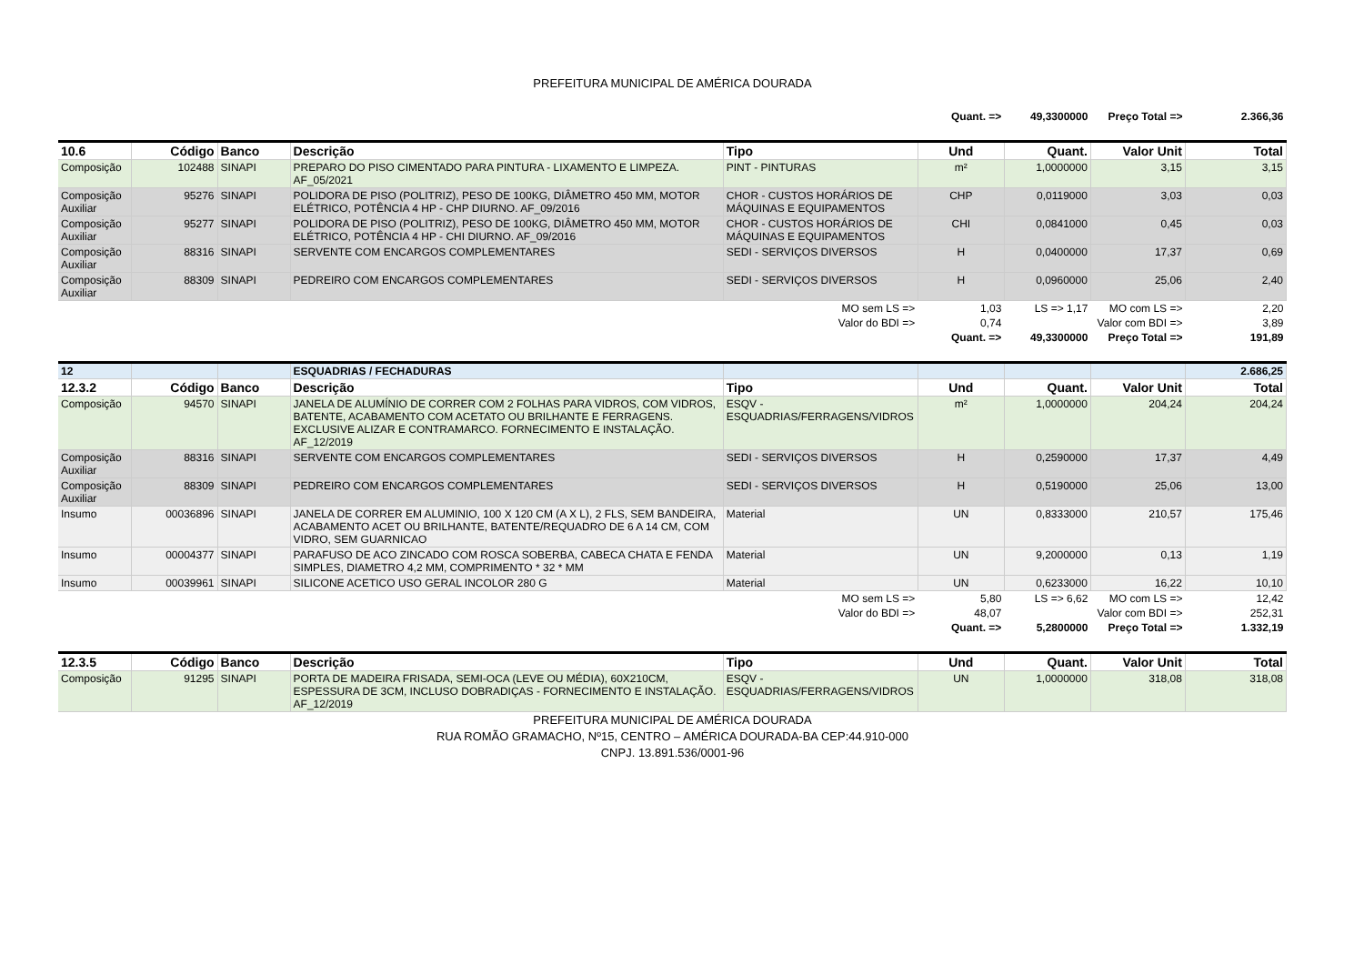PREFEITURA MUNICIPAL DE AMÉRICA DOURADA
| Quant. => | | | | | | 49,3300000 | Preço Total => | 2.366,36 |
| 10.6 | Código | Banco | Descrição | Tipo | Und | Quant. | Valor Unit | Total |
| Composição | 102488 | SINAPI | PREPARO DO PISO CIMENTADO PARA PINTURA - LIXAMENTO E LIMPEZA. AF_05/2021 | PINT - PINTURAS | m² | 1,0000000 | 3,15 | 3,15 |
| Composição Auxiliar | 95276 | SINAPI | POLIDORA DE PISO (POLITRIZ), PESO DE 100KG, DIÂMETRO 450 MM, MOTOR ELÉTRICO, POTÊNCIA 4 HP - CHP DIURNO. AF_09/2016 | CHOR - CUSTOS HORÁRIOS DE MÁQUINAS E EQUIPAMENTOS | CHP | 0,0119000 | 3,03 | 0,03 |
| Composição Auxiliar | 95277 | SINAPI | POLIDORA DE PISO (POLITRIZ), PESO DE 100KG, DIÂMETRO 450 MM, MOTOR ELÉTRICO, POTÊNCIA 4 HP - CHI DIURNO. AF_09/2016 | CHOR - CUSTOS HORÁRIOS DE MÁQUINAS E EQUIPAMENTOS | CHI | 0,0841000 | 0,45 | 0,03 |
| Composição Auxiliar | 88316 | SINAPI | SERVENTE COM ENCARGOS COMPLEMENTARES | SEDI - SERVIÇOS DIVERSOS | H | 0,0400000 | 17,37 | 0,69 |
| Composição Auxiliar | 88309 | SINAPI | PEDREIRO COM ENCARGOS COMPLEMENTARES | SEDI - SERVIÇOS DIVERSOS | H | 0,0960000 | 25,06 | 2,40 |
| | | | | MO sem LS => | 1,03 | LS => 1,17 | MO com LS => | 2,20 |
| | | | | Valor do BDI => | 0,74 | | Valor com BDI => | 3,89 |
| Quant. => | | | | | | 49,3300000 | Preço Total => | 191,89 |
| 12 | | | ESQUADRIAS / FECHADURAS | | | | | 2.686,25 |
| 12.3.2 | Código | Banco | Descrição | Tipo | Und | Quant. | Valor Unit | Total |
| Composição | 94570 | SINAPI | JANELA DE ALUMÍNIO DE CORRER COM 2 FOLHAS PARA VIDROS, COM VIDROS, BATENTE, ACABAMENTO COM ACETATO OU BRILHANTE E FERRAGENS. EXCLUSIVE ALIZAR E CONTRAMARCO. FORNECIMENTO E INSTALAÇÃO. AF_12/2019 | ESQV - ESQUADRIAS/FERRAGENS/VIDROS | m² | 1,0000000 | 204,24 | 204,24 |
| Composição Auxiliar | 88316 | SINAPI | SERVENTE COM ENCARGOS COMPLEMENTARES | SEDI - SERVIÇOS DIVERSOS | H | 0,2590000 | 17,37 | 4,49 |
| Composição Auxiliar | 88309 | SINAPI | PEDREIRO COM ENCARGOS COMPLEMENTARES | SEDI - SERVIÇOS DIVERSOS | H | 0,5190000 | 25,06 | 13,00 |
| Insumo | 00036896 | SINAPI | JANELA DE CORRER EM ALUMINIO, 100 X 120 CM (A X L), 2 FLS, SEM BANDEIRA, ACABAMENTO ACET OU BRILHANTE, BATENTE/REQUADRO DE 6 A 14 CM, COM VIDRO, SEM GUARNICAO | Material | UN | 0,8333000 | 210,57 | 175,46 |
| Insumo | 00004377 | SINAPI | PARAFUSO DE ACO ZINCADO COM ROSCA SOBERBA, CABECA CHATA E FENDA SIMPLES, DIAMETRO 4,2 MM, COMPRIMENTO * 32 * MM | Material | UN | 9,2000000 | 0,13 | 1,19 |
| Insumo | 00039961 | SINAPI | SILICONE ACETICO USO GERAL INCOLOR 280 G | Material | UN | 0,6233000 | 16,22 | 10,10 |
| | | | | MO sem LS => | 5,80 | LS => 6,62 | MO com LS => | 12,42 |
| | | | | Valor do BDI => | 48,07 | | Valor com BDI => | 252,31 |
| Quant. => | | | | | | 5,2800000 | Preço Total => | 1.332,19 |
| 12.3.5 | Código | Banco | Descrição | Tipo | Und | Quant. | Valor Unit | Total |
| Composição | 91295 | SINAPI | PORTA DE MADEIRA FRISADA, SEMI-OCA (LEVE OU MÉDIA), 60X210CM, ESPESSURA DE 3CM, INCLUSO DOBRADIÇAS - FORNECIMENTO E INSTALAÇÃO. AF_12/2019 | ESQV - ESQUADRIAS/FERRAGENS/VIDROS | UN | 1,0000000 | 318,08 | 318,08 |
PREFEITURA MUNICIPAL DE AMÉRICA DOURADA
RUA ROMÃO GRAMACHO, Nº15, CENTRO – AMÉRICA DOURADA-BA CEP:44.910-000
CNPJ. 13.891.536/0001-96